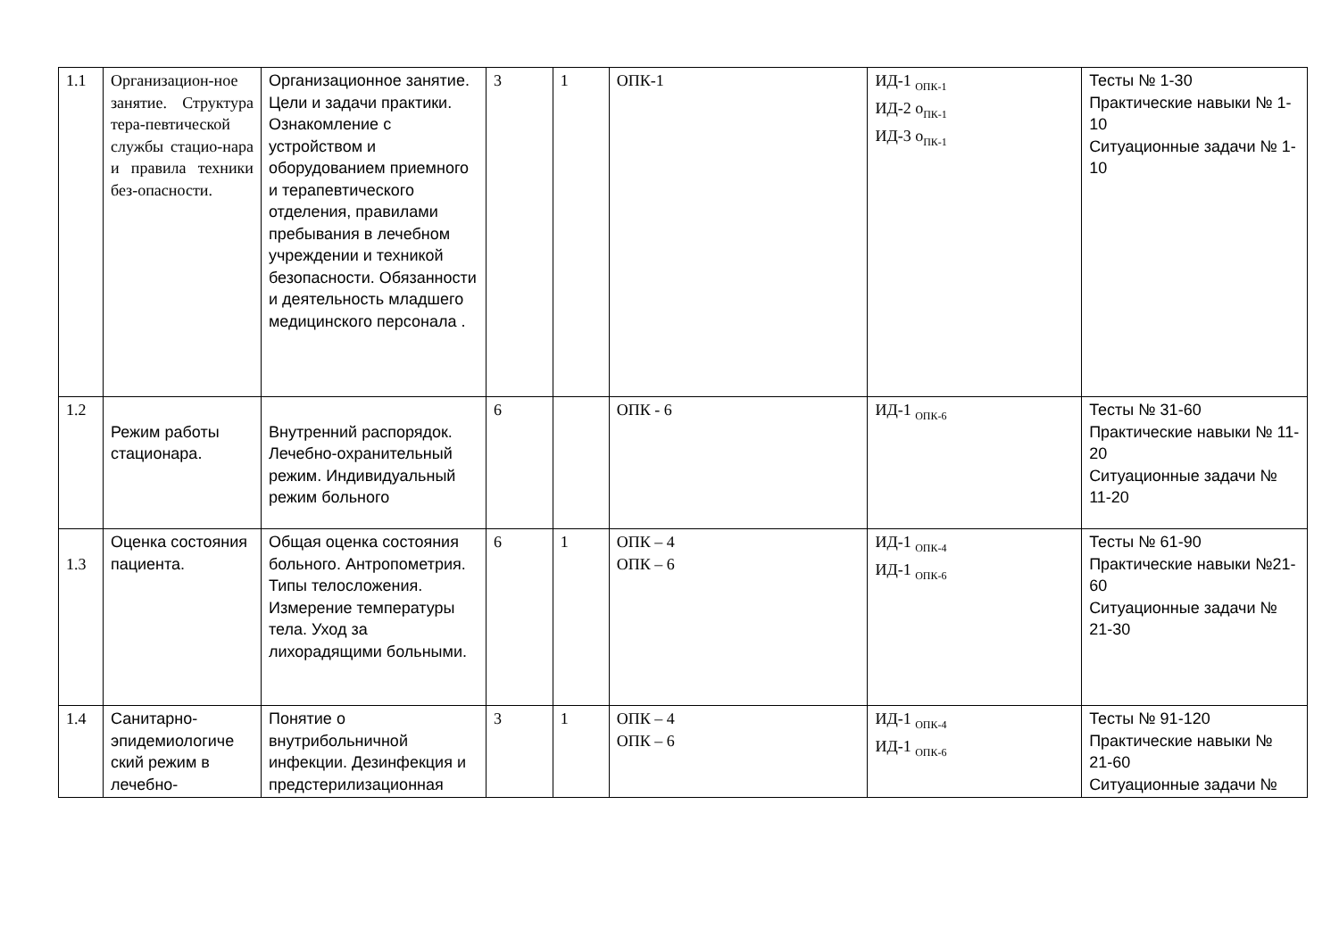| 1.1 | Организацион-ное занятие. Структура тера-певтической службы стацио-нара и правила техники без-опасности. | Организационное занятие. Цели и задачи практики. Ознакомление с устройством и оборудованием приемного и терапевтического отделения, правилами пребывания в лечебном учреждении и техникой безопасности. Обязанности и деятельность младшего медицинского персонала . | 3 | 1 | ОПК-1 | ИД-1 <sub>ОПК-1</sub> ИД-2 о<sub>ПК-1</sub> ИД-3 о<sub>ПК-1</sub> | Тесты № 1-30 Практические навыки № 1-10 Ситуационные задачи № 1-10 |
| 1.2 | Режим работы стационара. | Внутренний распорядок. Лечебно-охранительный режим. Индивидуальный режим больного | 6 | | ОПК - 6 | ИД-1 <sub>ОПК-6</sub> | Тесты № 31-60 Практические навыки № 11-20 Ситуационные задачи № 11-20 |
| 1.3 | Оценка состояния пациента. | Общая оценка состояния больного. Антропометрия. Типы телосложения. Измерение температуры тела. Уход за лихорадящими больными. | 6 | 1 | ОПК – 4 ОПК – 6 | ИД-1 <sub>ОПК-4</sub> ИД-1 <sub>ОПК-6</sub> | Тесты № 61-90 Практические навыки №21-60 Ситуационные задачи № 21-30 |
| 1.4 | Санитарно-эпидемиологиче ский режим в лечебно- | Понятие о внутрибольничной инфекции. Дезинфекция и предстерилизационная | 3 | 1 | ОПК – 4 ОПК – 6 | ИД-1 <sub>ОПК-4</sub> ИД-1 <sub>ОПК-6</sub> | Тесты № 91-120 Практические навыки № 21-60 Ситуационные задачи № |